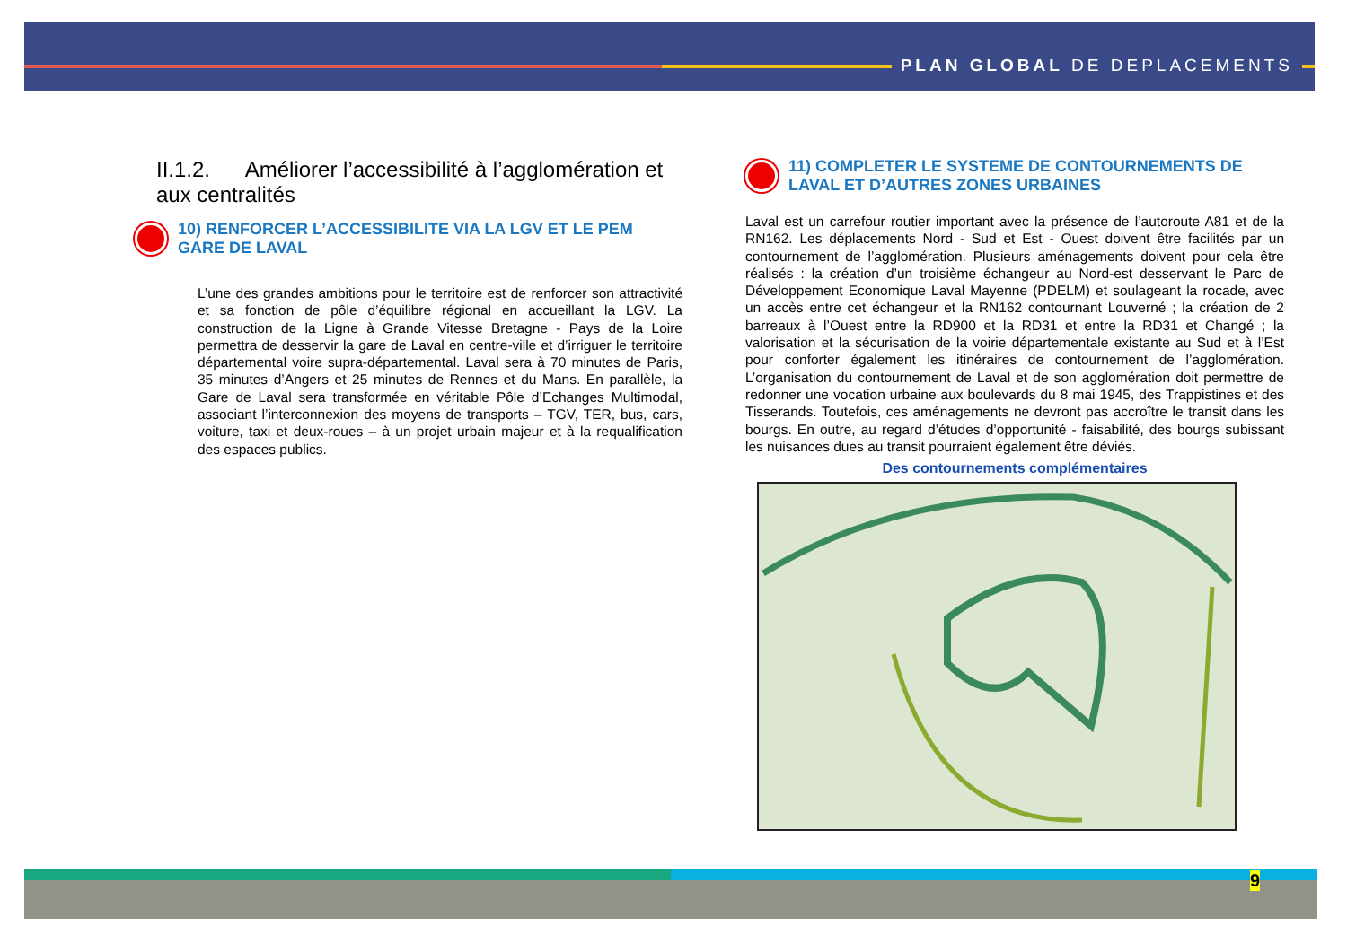PLAN GLOBAL DE DEPLACEMENTS
II.1.2. Améliorer l’accessibilité à l’agglomération et aux centralités
10) RENFORCER L’ACCESSIBILITE VIA LA LGV ET LE PEM GARE DE LAVAL
L’une des grandes ambitions pour le territoire est de renforcer son attractivité et sa fonction de pôle d’équilibre régional en accueillant la LGV. La construction de la Ligne à Grande Vitesse Bretagne - Pays de la Loire permettra de desservir la gare de Laval en centre-ville et d’irriguer le territoire départemental voire supra-départemental. Laval sera à 70 minutes de Paris, 35 minutes d’Angers et 25 minutes de Rennes et du Mans. En parallèle, la Gare de Laval sera transformée en véritable Pôle d’Echanges Multimodal, associant l’interconnexion des moyens de transports – TGV, TER, bus, cars, voiture, taxi et deux-roues – à un projet urbain majeur et à la requalification des espaces publics.
11) COMPLETER LE SYSTEME DE CONTOURNEMENTS DE LAVAL ET D’AUTRES ZONES URBAINES
Laval est un carrefour routier important avec la présence de l’autoroute A81 et de la RN162. Les déplacements Nord - Sud et Est - Ouest doivent être facilités par un contournement de l’agglomération. Plusieurs aménagements doivent pour cela être réalisés : la création d’un troisième échangeur au Nord-est desservant le Parc de Développement Economique Laval Mayenne (PDELM) et soulageant la rocade, avec un accès entre cet échangeur et la RN162 contournant Louverné ; la création de 2 barreaux à l’Ouest entre la RD900 et la RD31 et entre la RD31 et Changé ; la valorisation et la sécurisation de la voirie départementale existante au Sud et à l’Est pour conforter également les itinéraires de contournement de l’agglomération. L’organisation du contournement de Laval et de son agglomération doit permettre de redonner une vocation urbaine aux boulevards du 8 mai 1945, des Trappistines et des Tisserands. Toutefois, ces aménagements ne devront pas accroître le transit dans les bourgs. En outre, au regard d’études d’opportunité - faisabilité, des bourgs subissant les nuisances dues au transit pourraient également être déviés.
Des contournements complémentaires
9